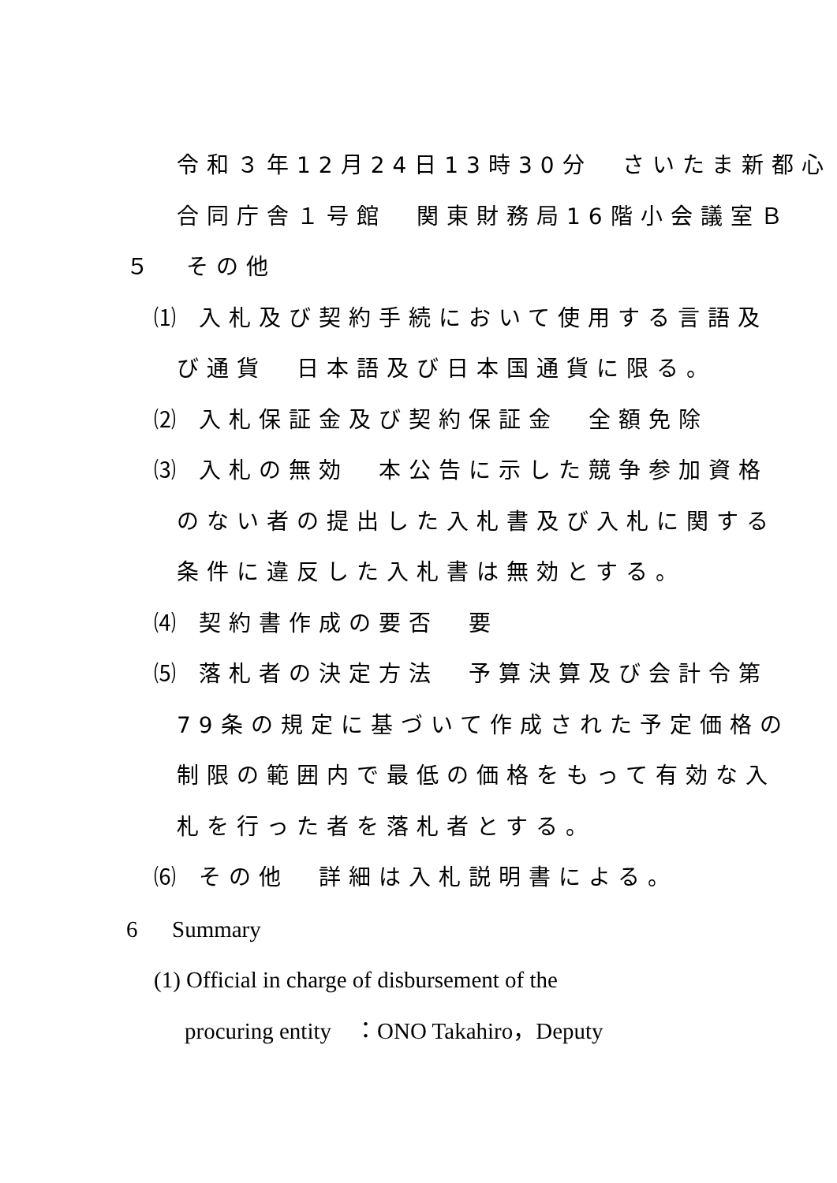令和３年12月24日13時30分　さいたま新都心
合同庁舎１号館　関東財務局16階小会議室Ｂ
５　その他
⑴ 入札及び契約手続において使用する言語及
び通貨　日本語及び日本国通貨に限る。
⑵ 入札保証金及び契約保証金　全額免除
⑶ 入札の無効　本公告に示した競争参加資格
のない者の提出した入札書及び入札に関する
条件に違反した入札書は無効とする。
⑷ 契約書作成の要否　要
⑸ 落札者の決定方法　予算決算及び会計令第
79条の規定に基づいて作成された予定価格の
制限の範囲内で最低の価格をもって有効な入
札を行った者を落札者とする。
⑹ その他　詳細は入札説明書による。
6 Summary
(1) Official in charge of disbursement of the
procuring entity　：ONO Takahiro，Deputy